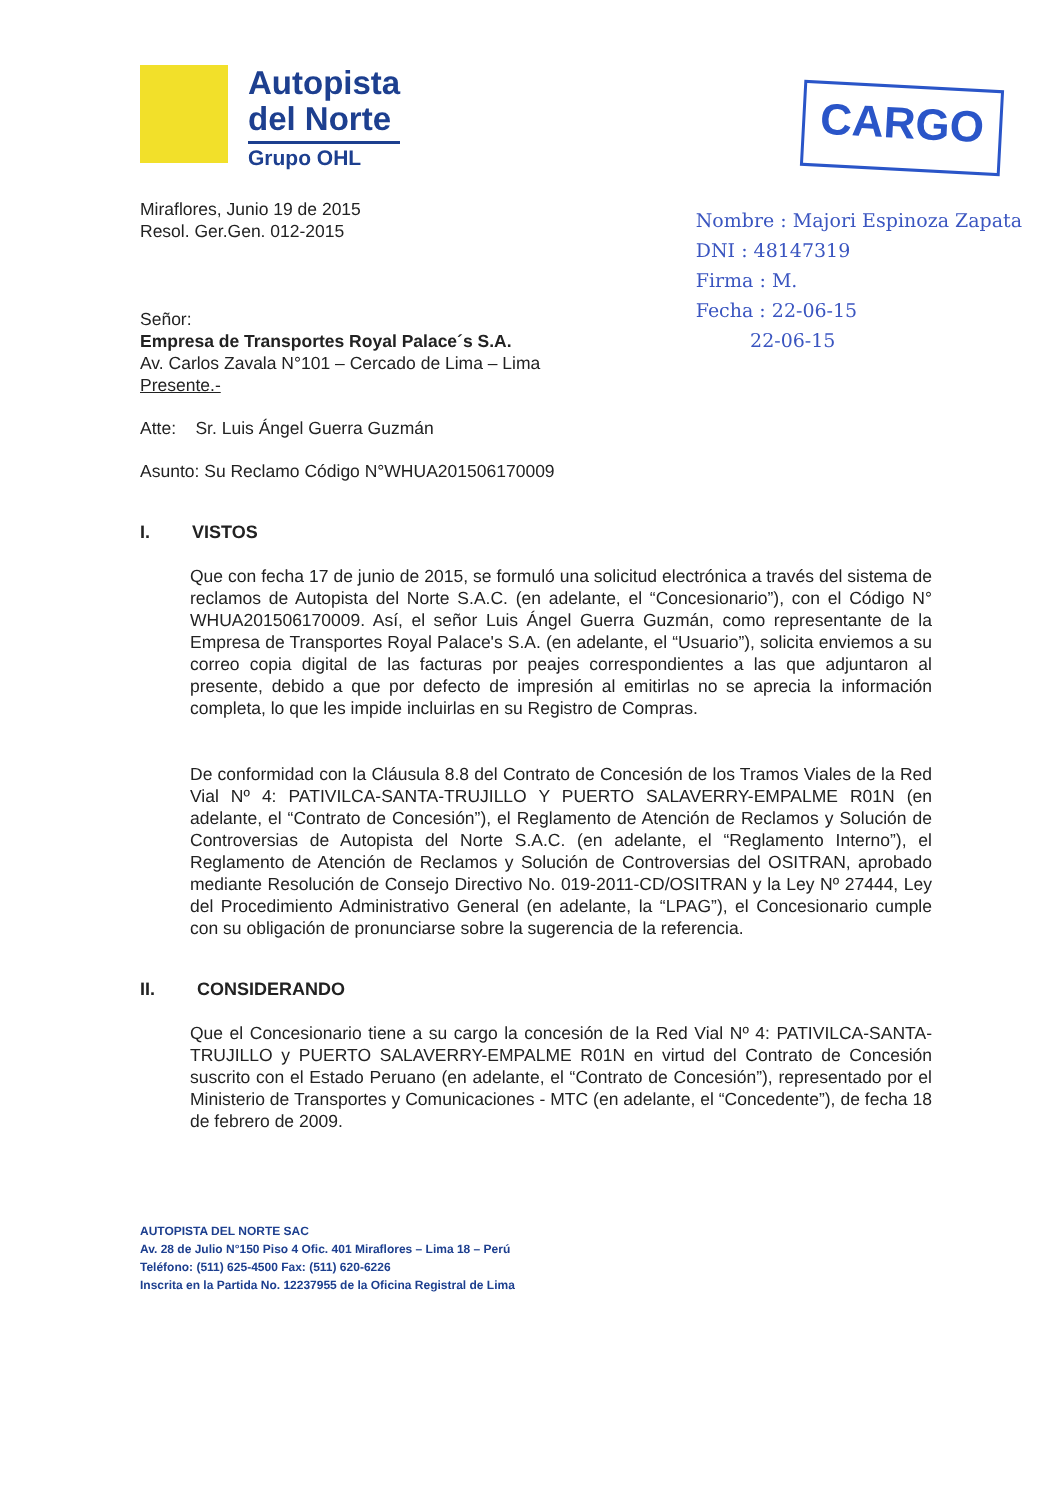Autopista
del Norte
Grupo OHL
CARGO
Miraflores, Junio 19 de 2015
Resol. Ger.Gen. 012-2015
Señor:
Empresa de Transportes Royal Palace´s S.A.
Av. Carlos Zavala N°101 – Cercado de Lima – Lima
Presente.-
Nombre : Majori Espinoza Zapata
DNI : 48147319
Firma : M.
Fecha : 22-06-15
22-06-15
Atte: Sr. Luis Ángel Guerra Guzmán
Asunto: Su Reclamo Código N°WHUA201506170009
I. VISTOS
Que con fecha 17 de junio de 2015, se formuló una solicitud electrónica a través del sistema de reclamos de Autopista del Norte S.A.C. (en adelante, el “Concesionario”), con el Código N° WHUA201506170009. Así, el señor Luis Ángel Guerra Guzmán, como representante de la Empresa de Transportes Royal Palace's S.A. (en adelante, el “Usuario”), solicita enviemos a su correo copia digital de las facturas por peajes correspondientes a las que adjuntaron al presente, debido a que por defecto de impresión al emitirlas no se aprecia la información completa, lo que les impide incluirlas en su Registro de Compras.
De conformidad con la Cláusula 8.8 del Contrato de Concesión de los Tramos Viales de la Red Vial Nº 4: PATIVILCA-SANTA-TRUJILLO Y PUERTO SALAVERRY-EMPALME R01N (en adelante, el “Contrato de Concesión”), el Reglamento de Atención de Reclamos y Solución de Controversias de Autopista del Norte S.A.C. (en adelante, el “Reglamento Interno”), el Reglamento de Atención de Reclamos y Solución de Controversias del OSITRAN, aprobado mediante Resolución de Consejo Directivo No. 019-2011-CD/OSITRAN y la Ley Nº 27444, Ley del Procedimiento Administrativo General (en adelante, la “LPAG”), el Concesionario cumple con su obligación de pronunciarse sobre la sugerencia de la referencia.
II. CONSIDERANDO
Que el Concesionario tiene a su cargo la concesión de la Red Vial Nº 4: PATIVILCA-SANTA-TRUJILLO y PUERTO SALAVERRY-EMPALME R01N en virtud del Contrato de Concesión suscrito con el Estado Peruano (en adelante, el “Contrato de Concesión”), representado por el Ministerio de Transportes y Comunicaciones - MTC (en adelante, el “Concedente”), de fecha 18 de febrero de 2009.
AUTOPISTA DEL NORTE SAC
Av. 28 de Julio N°150 Piso 4 Ofic. 401 Miraflores – Lima 18 – Perú
Teléfono: (511) 625-4500 Fax: (511) 620-6226
Inscrita en la Partida No. 12237955 de la Oficina Registral de Lima